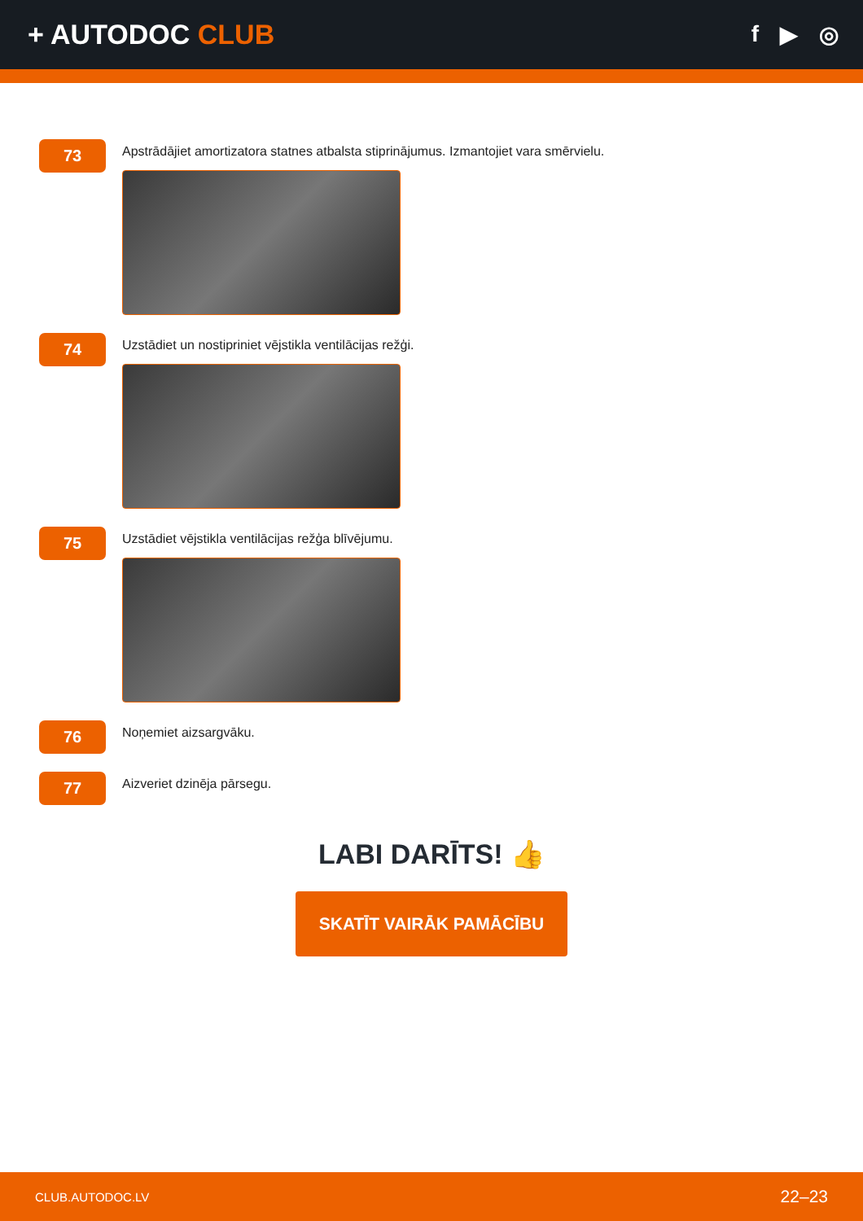+ AUTODOC CLUB
f ▶ ◎
73
Apstrādājiet amortizatora statnes atbalsta stiprinājumus. Izmantojiet vara smērvielu.
74
Uzstādiet un nostipriniet vējstikla ventilācijas režģi.
75
Uzstādiet vējstikla ventilācijas režģa blīvējumu.
76
Noņemiet aizsargvāku.
77
Aizveriet dzinēja pārsegu.
LABI DARĪTS! 👍
SKATĪT VAIRĀK PAMĀCĪBU
CLUB.AUTODOC.LV 22–23